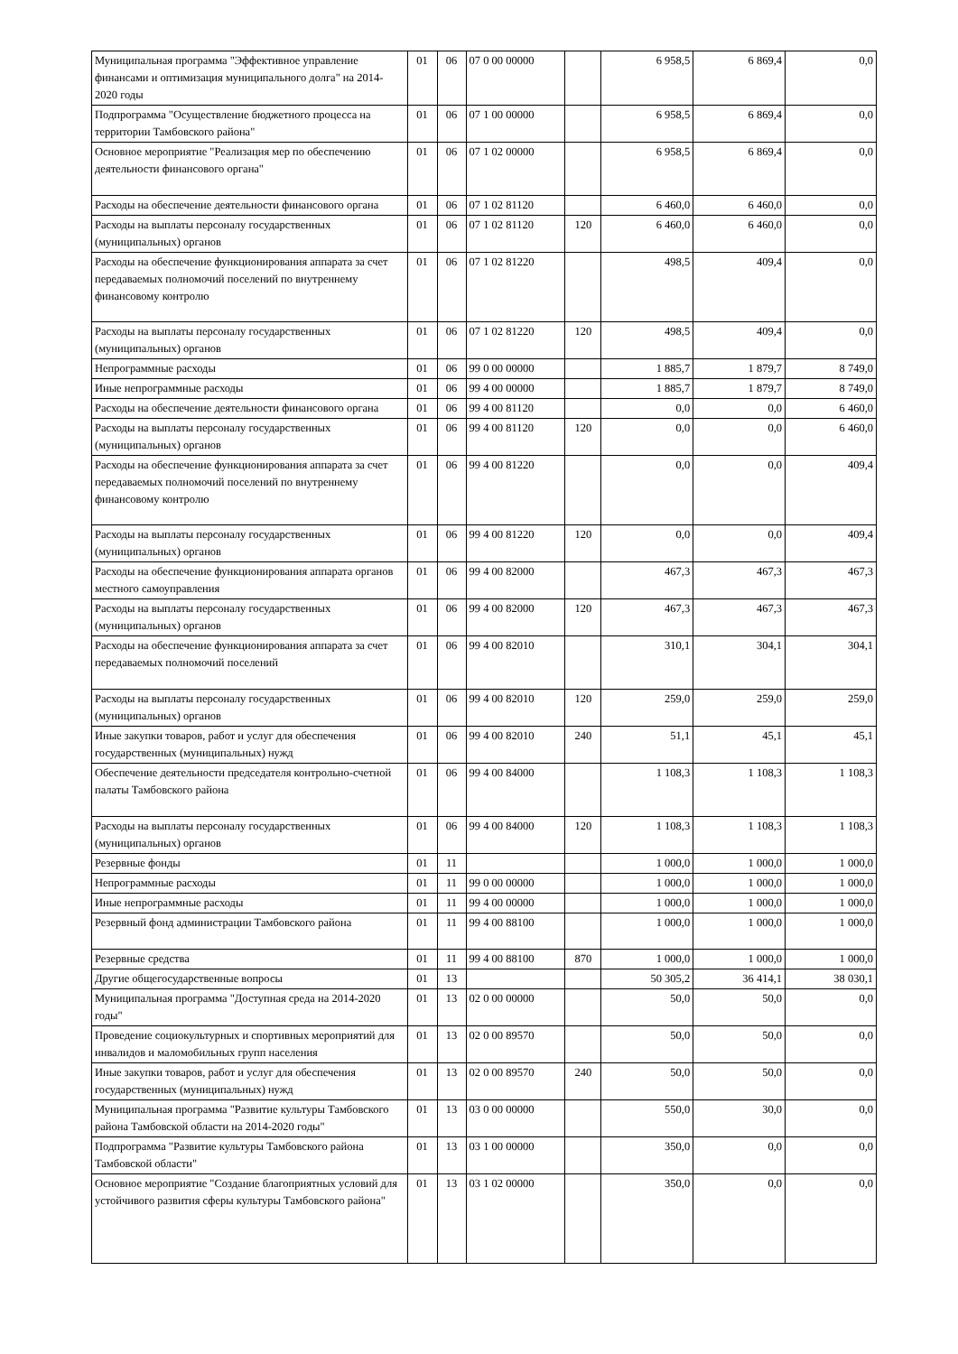| Муниципальная программа "Эффективное управление финансами и оптимизация муниципального долга" на 2014-2020 годы | 01 | 06 | 07 0 00 00000 | | 6 958,5 | 6 869,4 | 0,0 |
| Подпрограмма "Осуществление бюджетного процесса на территории Тамбовского района" | 01 | 06 | 07 1 00 00000 | | 6 958,5 | 6 869,4 | 0,0 |
| Основное мероприятие "Реализация мер по обеспечению деятельности финансового органа" | 01 | 06 | 07 1 02 00000 | | 6 958,5 | 6 869,4 | 0,0 |
| Расходы на обеспечение деятельности финансового органа | 01 | 06 | 07 1 02 81120 | | 6 460,0 | 6 460,0 | 0,0 |
| Расходы на выплаты персоналу государственных (муниципальных) органов | 01 | 06 | 07 1 02 81120 | 120 | 6 460,0 | 6 460,0 | 0,0 |
| Расходы на обеспечение функционирования аппарата за счет передаваемых полномочий поселений по внутреннему финансовому контролю | 01 | 06 | 07 1 02 81220 | | 498,5 | 409,4 | 0,0 |
| Расходы на выплаты персоналу государственных (муниципальных) органов | 01 | 06 | 07 1 02 81220 | 120 | 498,5 | 409,4 | 0,0 |
| Непрограммные расходы | 01 | 06 | 99 0 00 00000 | | 1 885,7 | 1 879,7 | 8 749,0 |
| Иные непрограммные расходы | 01 | 06 | 99 4 00 00000 | | 1 885,7 | 1 879,7 | 8 749,0 |
| Расходы на обеспечение деятельности финансового органа | 01 | 06 | 99 4 00 81120 | | 0,0 | 0,0 | 6 460,0 |
| Расходы на выплаты персоналу государственных (муниципальных) органов | 01 | 06 | 99 4 00 81120 | 120 | 0,0 | 0,0 | 6 460,0 |
| Расходы на обеспечение функционирования аппарата за счет передаваемых полномочий поселений по внутреннему финансовому контролю | 01 | 06 | 99 4 00 81220 | | 0,0 | 0,0 | 409,4 |
| Расходы на выплаты персоналу государственных (муниципальных) органов | 01 | 06 | 99 4 00 81220 | 120 | 0,0 | 0,0 | 409,4 |
| Расходы на обеспечение функционирования аппарата органов местного самоуправления | 01 | 06 | 99 4 00 82000 | | 467,3 | 467,3 | 467,3 |
| Расходы на выплаты персоналу государственных (муниципальных) органов | 01 | 06 | 99 4 00 82000 | 120 | 467,3 | 467,3 | 467,3 |
| Расходы на обеспечение функционирования аппарата за счет передаваемых полномочий поселений | 01 | 06 | 99 4 00 82010 | | 310,1 | 304,1 | 304,1 |
| Расходы на выплаты персоналу государственных (муниципальных) органов | 01 | 06 | 99 4 00 82010 | 120 | 259,0 | 259,0 | 259,0 |
| Иные закупки товаров, работ и услуг для обеспечения государственных (муниципальных) нужд | 01 | 06 | 99 4 00 82010 | 240 | 51,1 | 45,1 | 45,1 |
| Обеспечение деятельности председателя контрольно-счетной палаты Тамбовского района | 01 | 06 | 99 4 00 84000 | | 1 108,3 | 1 108,3 | 1 108,3 |
| Расходы на выплаты персоналу государственных (муниципальных) органов | 01 | 06 | 99 4 00 84000 | 120 | 1 108,3 | 1 108,3 | 1 108,3 |
| Резервные фонды | 01 | 11 | | | 1 000,0 | 1 000,0 | 1 000,0 |
| Непрограммные расходы | 01 | 11 | 99 0 00 00000 | | 1 000,0 | 1 000,0 | 1 000,0 |
| Иные непрограммные расходы | 01 | 11 | 99 4 00 00000 | | 1 000,0 | 1 000,0 | 1 000,0 |
| Резервный фонд администрации Тамбовского района | 01 | 11 | 99 4 00 88100 | | 1 000,0 | 1 000,0 | 1 000,0 |
| Резервные средства | 01 | 11 | 99 4 00 88100 | 870 | 1 000,0 | 1 000,0 | 1 000,0 |
| Другие общегосударственные вопросы | 01 | 13 | | | 50 305,2 | 36 414,1 | 38 030,1 |
| Муниципальная программа "Доступная среда на 2014-2020 годы" | 01 | 13 | 02 0 00 00000 | | 50,0 | 50,0 | 0,0 |
| Проведение социокультурных и спортивных мероприятий для инвалидов и маломобильных групп населения | 01 | 13 | 02 0 00 89570 | | 50,0 | 50,0 | 0,0 |
| Иные закупки товаров, работ и услуг для обеспечения государственных (муниципальных) нужд | 01 | 13 | 02 0 00 89570 | 240 | 50,0 | 50,0 | 0,0 |
| Муниципальная программа "Развитие культуры Тамбовского района Тамбовской области на 2014-2020 годы" | 01 | 13 | 03 0 00 00000 | | 550,0 | 30,0 | 0,0 |
| Подпрограмма "Развитие культуры Тамбовского района Тамбовской области" | 01 | 13 | 03 1 00 00000 | | 350,0 | 0,0 | 0,0 |
| Основное мероприятие "Создание благоприятных условий для устойчивого развития сферы культуры Тамбовского района" | 01 | 13 | 03 1 02 00000 | | 350,0 | 0,0 | 0,0 |